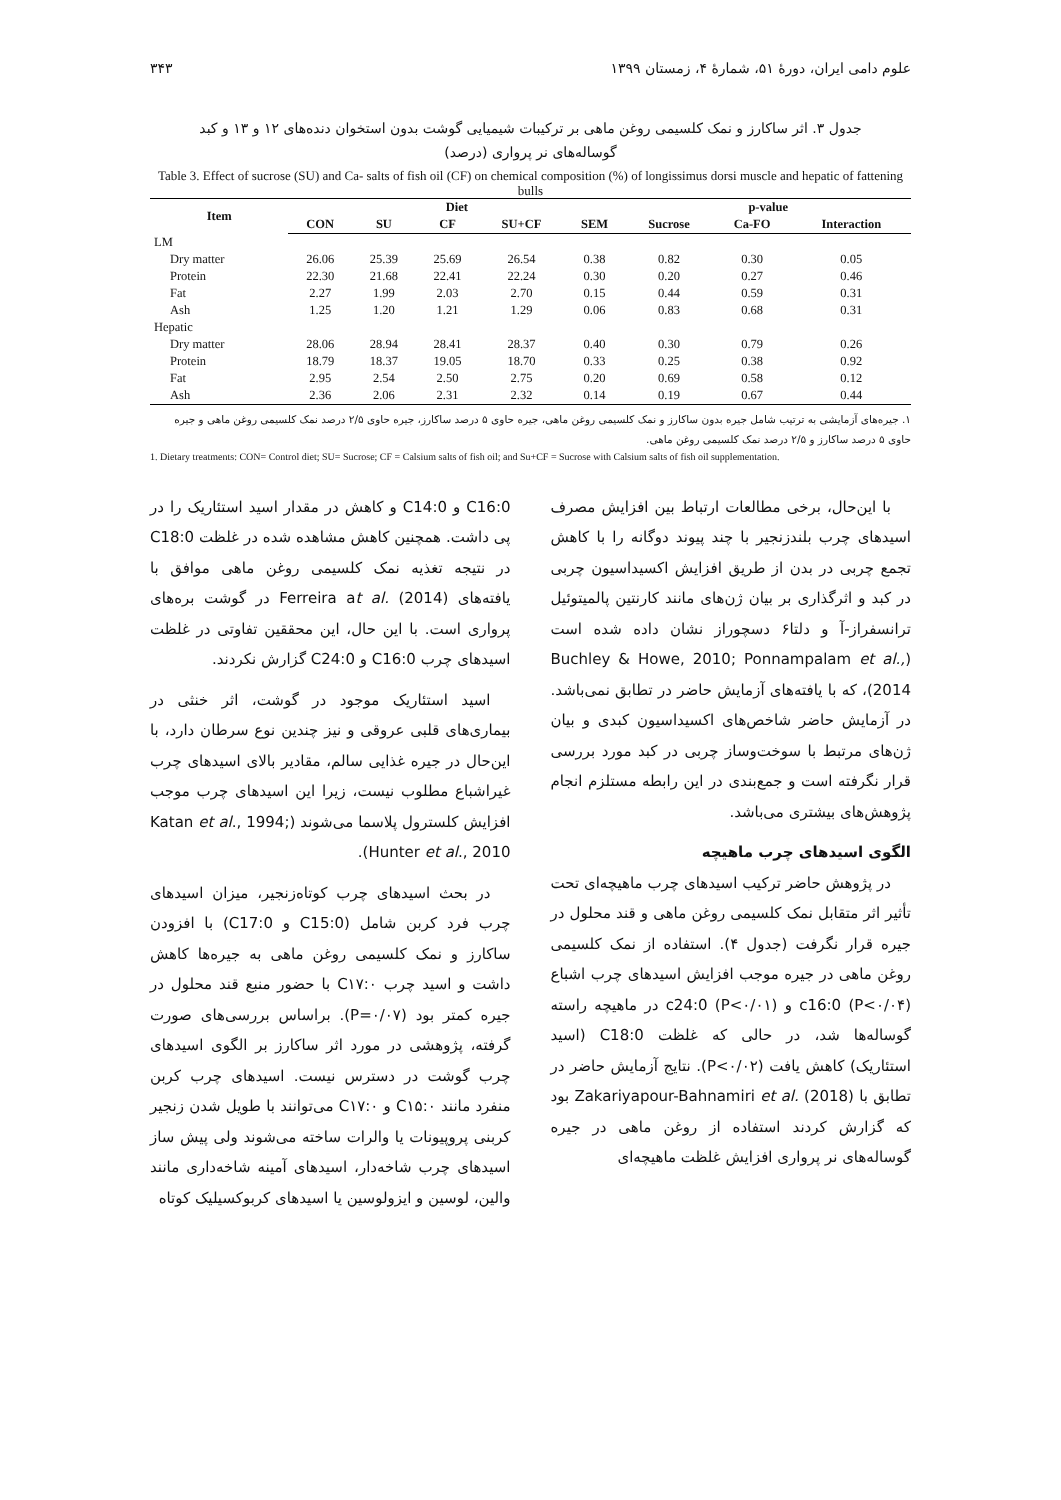علوم دامی ایران، دورهٔ ۵۱، شمارهٔ ۴، زمستان ۱۳۹۹ ۳۴۳
جدول ۳. اثر ساکارز و نمک کلسیمی روغن ماهی بر ترکیبات شیمیایی گوشت بدون استخوان دنده‌های ۱۲ و ۱۳ و کبد
گوساله‌های نر پرواری (درصد)
Table 3. Effect of sucrose (SU) and Ca- salts of fish oil (CF) on chemical composition (%) of longissimus dorsi muscle and hepatic of fattening bulls
| Item | Diet | | | | | p-value | | |
| --- | --- | --- | --- | --- | --- | --- | --- | --- |
| | CON | SU | CF | SU+CF | SEM | Sucrose | Ca-FO | Interaction |
| LM | | | | | | | | |
| Dry matter | 26.06 | 25.39 | 25.69 | 26.54 | 0.38 | 0.82 | 0.30 | 0.05 |
| Protein | 22.30 | 21.68 | 22.41 | 22.24 | 0.30 | 0.20 | 0.27 | 0.46 |
| Fat | 2.27 | 1.99 | 2.03 | 2.70 | 0.15 | 0.44 | 0.59 | 0.31 |
| Ash | 1.25 | 1.20 | 1.21 | 1.29 | 0.06 | 0.83 | 0.68 | 0.31 |
| Hepatic | | | | | | | | |
| Dry matter | 28.06 | 28.94 | 28.41 | 28.37 | 0.40 | 0.30 | 0.79 | 0.26 |
| Protein | 18.79 | 18.37 | 19.05 | 18.70 | 0.33 | 0.25 | 0.38 | 0.92 |
| Fat | 2.95 | 2.54 | 2.50 | 2.75 | 0.20 | 0.69 | 0.58 | 0.12 |
| Ash | 2.36 | 2.06 | 2.31 | 2.32 | 0.14 | 0.19 | 0.67 | 0.44 |
۱. جیره‌های آزمایشی به ترتیب شامل جیره بدون ساکارز و نمک کلسیمی روغن ماهی، جیره حاوی ۵ درصد ساکارز، جیره حاوی ۲/۵ درصد نمک کلسیمی روغن ماهی و جیره حاوی ۵ درصد ساکارز و ۲/۵ درصد نمک کلسیمی روغن ماهی.
1. Dietary treatments: CON= Control diet; SU= Sucrose; CF = Calsium salts of fish oil; and Su+CF = Sucrose with Calsium salts of fish oil supplementation.
با این‌حال، برخی مطالعات ارتباط بین افزایش مصرف اسیدهای چرب بلندزنجیر با چند پیوند دوگانه را با کاهش تجمع چربی در بدن از طریق افزایش اکسیداسیون چربی در کبد و اثرگذاری بر بیان ژن‌های مانند کارنتین پالمیتوئیل ترانسفراز-آ و دلتا۶ دسچوراز نشان داده شده است (Buchley & Howe, 2010; Ponnampalam et al., 2014)، که با یافته‌های آزمایش حاضر در تطابق نمی‌باشد. در آزمایش حاضر شاخص‌های اکسیداسیون کبدی و بیان ژن‌های مرتبط با سوخت‌وساز چربی در کبد مورد بررسی قرار نگرفته است و جمع‌بندی در این رابطه مستلزم انجام پژوهش‌های بیشتری می‌باشد.
الگوی اسیدهای چرب ماهیچه
در پژوهش حاضر ترکیب اسیدهای چرب ماهیچه‌ای تحت تأثیر اثر متقابل نمک کلسیمی روغن ماهی و قند محلول در جیره قرار نگرفت (جدول ۴). استفاده از نمک کلسیمی روغن ماهی در جیره موجب افزایش اسیدهای چرب اشباع c16:0 (P<۰/۰۴) و c24:0 (P<۰/۰۱) در ماهیچه راسته گوساله‌ها شد، در حالی که غلظت C18:0 (اسید استئاریک) کاهش یافت (P<۰/۰۲). نتایج آزمایش حاضر در تطابق با Zakariyapour-Bahnamiri et al. (2018) بود که گزارش کردند استفاده از روغن ماهی در جیره گوساله‌های نر پرواری افزایش غلظت ماهیچه‌ای
C16:0 و C14:0 و کاهش در مقدار اسید استئاریک را در پی داشت. همچنین کاهش مشاهده شده در غلظت C18:0 در نتیجه تغذیه نمک کلسیمی روغن ماهی موافق با یافته‌های Ferreira at al. (2014) در گوشت بره‌های پرواری است. با این حال، این محققین تفاوتی در غلظت اسیدهای چرب C16:0 و C24:0 گزارش نکردند.
اسید استئاریک موجود در گوشت، اثر خنثی در بیماری‌های قلبی عروقی و نیز چندین نوع سرطان دارد، با این‌حال در جیره غذایی سالم، مقادیر بالای اسیدهای چرب غیراشباع مطلوب نیست، زیرا این اسیدهای چرب موجب افزایش کلسترول پلاسما می‌شوند (Katan et al., 1994; Hunter et al., 2010).
در بحث اسیدهای چرب کوتاه‌زنجیر، میزان اسیدهای چرب فرد کربن شامل (C15:0 و C17:0) با افزودن ساکارز و نمک کلسیمی روغن ماهی به جیره‌ها کاهش داشت و اسید چرب C۱۷:۰ با حضور منبع قند محلول در جیره کمتر بود (P=۰/۰۷). براساس بررسی‌های صورت گرفته، پژوهشی در مورد اثر ساکارز بر الگوی اسیدهای چرب گوشت در دسترس نیست. اسیدهای چرب کربن منفرد مانند C۱۵:۰ و C۱۷:۰ می‌توانند با طویل شدن زنجیر کربنی پروپیونات یا والرات ساخته می‌شوند ولی پیش ساز اسیدهای چرب شاخه‌دار، اسیدهای آمینه شاخه‌داری مانند والین، لوسین و ایزولوسین یا اسیدهای کربوکسیلیک کوتاه